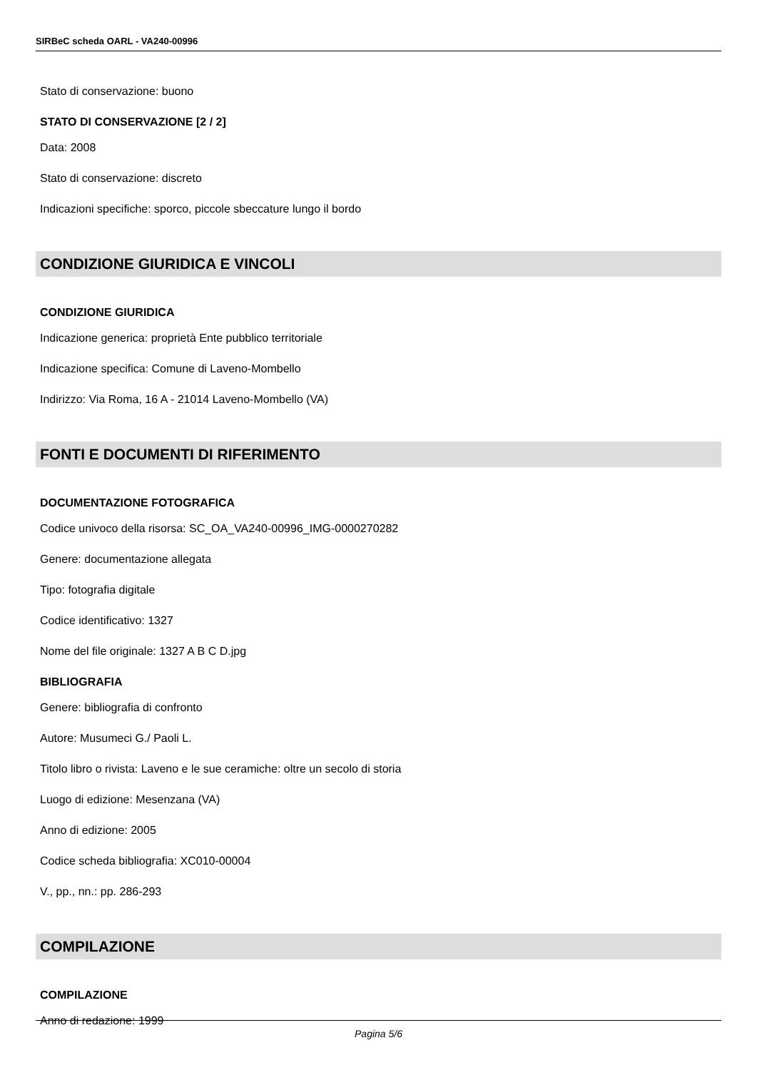SIRBeC scheda OARL - VA240-00996
Stato di conservazione: buono
STATO DI CONSERVAZIONE [2 / 2]
Data: 2008
Stato di conservazione: discreto
Indicazioni specifiche: sporco, piccole sbeccature lungo il bordo
CONDIZIONE GIURIDICA E VINCOLI
CONDIZIONE GIURIDICA
Indicazione generica: proprietà Ente pubblico territoriale
Indicazione specifica: Comune di Laveno-Mombello
Indirizzo: Via Roma, 16 A - 21014 Laveno-Mombello (VA)
FONTI E DOCUMENTI DI RIFERIMENTO
DOCUMENTAZIONE FOTOGRAFICA
Codice univoco della risorsa: SC_OA_VA240-00996_IMG-0000270282
Genere: documentazione allegata
Tipo: fotografia digitale
Codice identificativo: 1327
Nome del file originale: 1327 A B C D.jpg
BIBLIOGRAFIA
Genere: bibliografia di confronto
Autore: Musumeci G./ Paoli L.
Titolo libro o rivista: Laveno e le sue ceramiche: oltre un secolo di storia
Luogo di edizione: Mesenzana (VA)
Anno di edizione: 2005
Codice scheda bibliografia: XC010-00004
V., pp., nn.: pp. 286-293
COMPILAZIONE
COMPILAZIONE
Anno di redazione: 1999
Pagina 5/6